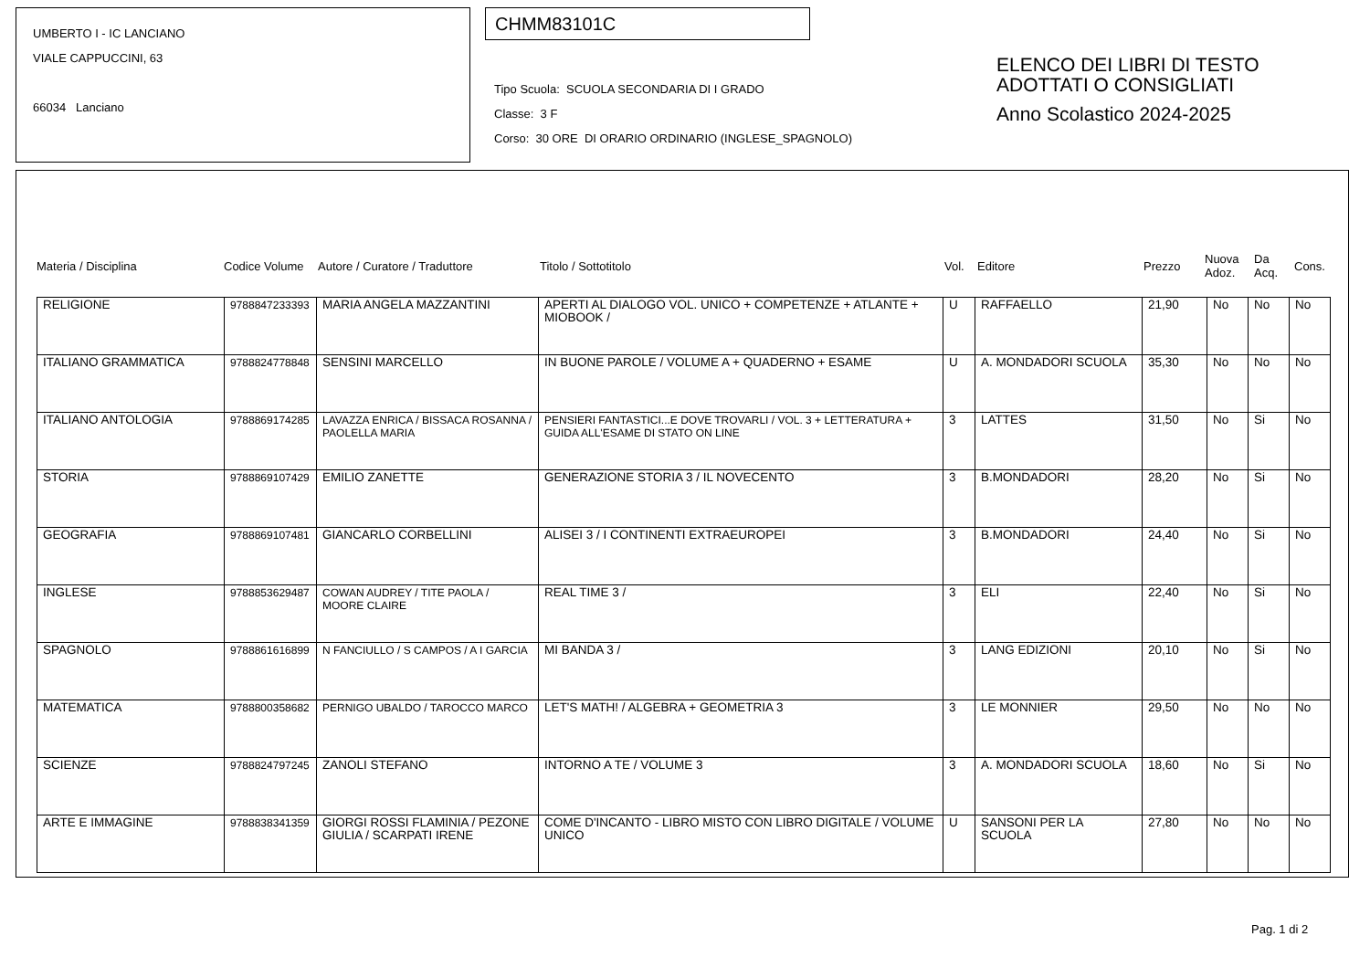UMBERTO I - IC LANCIANO
VIALE CAPPUCCINI, 63
66034 Lanciano
CHMM83101C
Tipo Scuola: SCUOLA SECONDARIA DI I GRADO
Classe: 3 F
Corso: 30 ORE DI ORARIO ORDINARIO (INGLESE_SPAGNOLO)
ELENCO DEI LIBRI DI TESTO
ADOTTATI O CONSIGLIATI
Anno Scolastico 2024-2025
Materia / Disciplina Codice Volume Autore / Curatore / Traduttore Titolo / Sottotitolo Vol. Editore Prezzo Nuova Adoz. Da Acq. Cons.
| RELIGIONE | 9788847233393 | MARIA ANGELA MAZZANTINI | APERTI AL DIALOGO VOL. UNICO + COMPETENZE + ATLANTE + MIOBOOK / | U | RAFFAELLO | 21,90 | No | No | No |
| ITALIANO GRAMMATICA | 9788824778848 | SENSINI MARCELLO | IN BUONE PAROLE / VOLUME A + QUADERNO + ESAME | U | A. MONDADORI SCUOLA | 35,30 | No | No | No |
| ITALIANO ANTOLOGIA | 9788869174285 | LAVAZZA ENRICA / BISSACA ROSANNA / PAOLELLA MARIA | PENSIERI FANTASTICI...E DOVE TROVARLI / VOL. 3 + LETTERATURA + GUIDA ALL'ESAME DI STATO ON LINE | 3 | LATTES | 31,50 | No | Si | No |
| STORIA | 9788869107429 | EMILIO ZANETTE | GENERAZIONE STORIA 3 / IL NOVECENTO | 3 | B.MONDADORI | 28,20 | No | Si | No |
| GEOGRAFIA | 9788869107481 | GIANCARLO CORBELLINI | ALISEI 3 / I CONTINENTI EXTRAEUROPEI | 3 | B.MONDADORI | 24,40 | No | Si | No |
| INGLESE | 9788853629487 | COWAN AUDREY / TITE PAOLA / MOORE CLAIRE | REAL TIME 3 / | 3 | ELI | 22,40 | No | Si | No |
| SPAGNOLO | 9788861616899 | N FANCIULLO / S CAMPOS / A I GARCIA | MI BANDA 3 / | 3 | LANG EDIZIONI | 20,10 | No | Si | No |
| MATEMATICA | 9788800358682 | PERNIGO UBALDO / TAROCCO MARCO | LET'S MATH! / ALGEBRA + GEOMETRIA 3 | 3 | LE MONNIER | 29,50 | No | No | No |
| SCIENZE | 9788824797245 | ZANOLI STEFANO | INTORNO A TE / VOLUME 3 | 3 | A. MONDADORI SCUOLA | 18,60 | No | Si | No |
| ARTE E IMMAGINE | 9788838341359 | GIORGI ROSSI FLAMINIA / PEZONE GIULIA / SCARPATI IRENE | COME D'INCANTO - LIBRO MISTO CON LIBRO DIGITALE / VOLUME UNICO | U | SANSONI PER LA SCUOLA | 27,80 | No | No | No |
Pag. 1 di 2